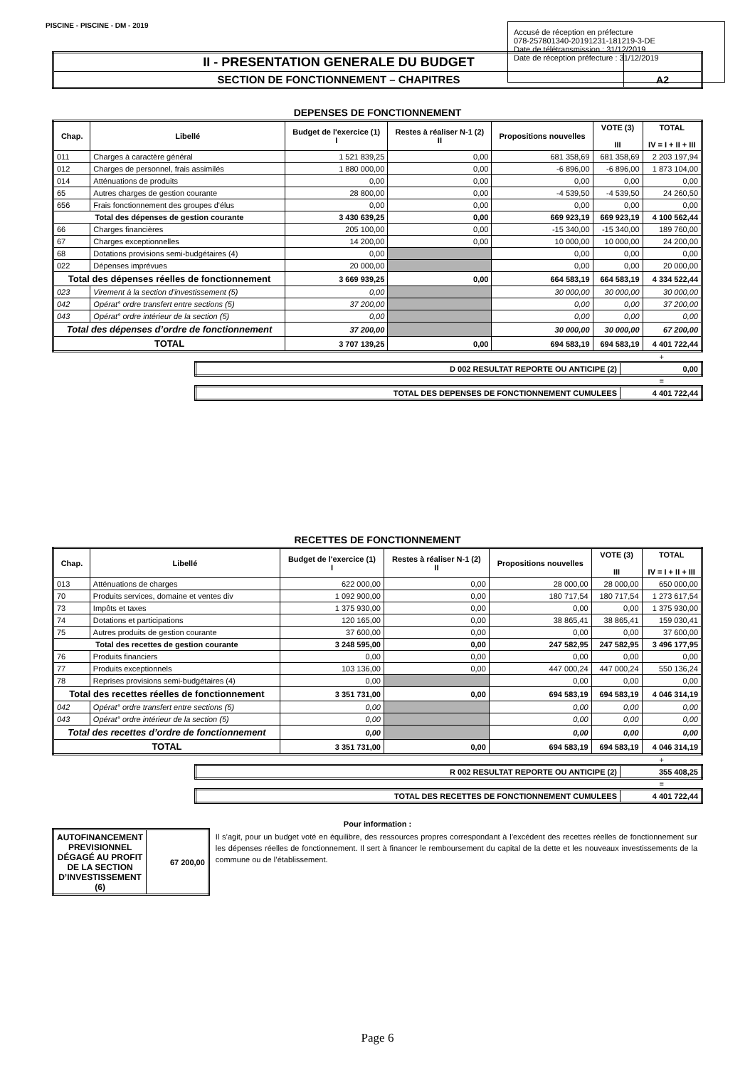PISCINE - PISCINE - DM - 2019
Accusé de réception en préfecture
078-257801340-20191231-181219-3-DE
Date de télétransmission : 31/12/2019
Date de réception préfecture : 31/12/2019
| II - PRESENTATION GENERALE DU BUDGET | |
| SECTION DE FONCTIONNEMENT – CHAPITRES | A2 |
DEPENSES DE FONCTIONNEMENT
| Chap. | Libellé | Budget de l'exercice (1) I | Restes à réaliser N-1 (2) II | Propositions nouvelles | VOTE (3) III | TOTAL IV = I + II + III |
| --- | --- | --- | --- | --- | --- | --- |
| 011 | Charges à caractère général | 1 521 839,25 | 0,00 | 681 358,69 | 681 358,69 | 2 203 197,94 |
| 012 | Charges de personnel, frais assimilés | 1 880 000,00 | 0,00 | -6 896,00 | -6 896,00 | 1 873 104,00 |
| 014 | Atténuations de produits | 0,00 | 0,00 | 0,00 | 0,00 | 0,00 |
| 65 | Autres charges de gestion courante | 28 800,00 | 0,00 | -4 539,50 | -4 539,50 | 24 260,50 |
| 656 | Frais fonctionnement des groupes d'élus | 0,00 | 0,00 | 0,00 | 0,00 | 0,00 |
| Total des dépenses de gestion courante | | 3 430 639,25 | 0,00 | 669 923,19 | 669 923,19 | 4 100 562,44 |
| 66 | Charges financières | 205 100,00 | 0,00 | -15 340,00 | -15 340,00 | 189 760,00 |
| 67 | Charges exceptionnelles | 14 200,00 | 0,00 | 10 000,00 | 10 000,00 | 24 200,00 |
| 68 | Dotations provisions semi-budgétaires (4) | 0,00 | | 0,00 | 0,00 | 0,00 |
| 022 | Dépenses imprévues | 20 000,00 | | 0,00 | 0,00 | 20 000,00 |
| Total des dépenses réelles de fonctionnement | | 3 669 939,25 | 0,00 | 664 583,19 | 664 583,19 | 4 334 522,44 |
| 023 | Virement à la section d'investissement (5) | 0,00 | | 30 000,00 | 30 000,00 | 30 000,00 |
| 042 | Opérat° ordre transfert entre sections (5) | 37 200,00 | | 0,00 | 0,00 | 37 200,00 |
| 043 | Opérat° ordre intérieur de la section (5) | 0,00 | | 0,00 | 0,00 | 0,00 |
| Total des dépenses d’ordre de fonctionnement | | 37 200,00 | | 30 000,00 | 30 000,00 | 67 200,00 |
| TOTAL | | 3 707 139,25 | 0,00 | 694 583,19 | 694 583,19 | 4 401 722,44 |
+
| D 002 RESULTAT REPORTE OU ANTICIPE (2) | 0,00 |
=
| TOTAL DES DEPENSES DE FONCTIONNEMENT CUMULEES | 4 401 722,44 |
RECETTES DE FONCTIONNEMENT
| Chap. | Libellé | Budget de l'exercice (1) I | Restes à réaliser N-1 (2) II | Propositions nouvelles | VOTE (3) III | TOTAL IV = I + II + III |
| --- | --- | --- | --- | --- | --- | --- |
| 013 | Atténuations de charges | 622 000,00 | 0,00 | 28 000,00 | 28 000,00 | 650 000,00 |
| 70 | Produits services, domaine et ventes div | 1 092 900,00 | 0,00 | 180 717,54 | 180 717,54 | 1 273 617,54 |
| 73 | Impôts et taxes | 1 375 930,00 | 0,00 | 0,00 | 0,00 | 1 375 930,00 |
| 74 | Dotations et participations | 120 165,00 | 0,00 | 38 865,41 | 38 865,41 | 159 030,41 |
| 75 | Autres produits de gestion courante | 37 600,00 | 0,00 | 0,00 | 0,00 | 37 600,00 |
| Total des recettes de gestion courante | | 3 248 595,00 | 0,00 | 247 582,95 | 247 582,95 | 3 496 177,95 |
| 76 | Produits financiers | 0,00 | 0,00 | 0,00 | 0,00 | 0,00 |
| 77 | Produits exceptionnels | 103 136,00 | 0,00 | 447 000,24 | 447 000,24 | 550 136,24 |
| 78 | Reprises provisions semi-budgétaires (4) | 0,00 | | 0,00 | 0,00 | 0,00 |
| Total des recettes réelles de fonctionnement | | 3 351 731,00 | 0,00 | 694 583,19 | 694 583,19 | 4 046 314,19 |
| 042 | Opérat° ordre transfert entre sections (5) | 0,00 | | 0,00 | 0,00 | 0,00 |
| 043 | Opérat° ordre intérieur de la section (5) | 0,00 | | 0,00 | 0,00 | 0,00 |
| Total des recettes d’ordre de fonctionnement | | 0,00 | | 0,00 | 0,00 | 0,00 |
| TOTAL | | 3 351 731,00 | 0,00 | 694 583,19 | 694 583,19 | 4 046 314,19 |
+
| R 002 RESULTAT REPORTE OU ANTICIPE (2) | 355 408,25 |
=
| TOTAL DES RECETTES DE FONCTIONNEMENT CUMULEES | 4 401 722,44 |
Pour information :
| AUTOFINANCEMENT PREVISIONNEL DÉGAGÉ AU PROFIT DE LA SECTION D’INVESTISSEMENT (6) | 67 200,00 |
Il s’agit, pour un budget voté en équilibre, des ressources propres correspondant à l’excédent des recettes réelles de fonctionnement sur les dépenses réelles de fonctionnement. Il sert à financer le remboursement du capital de la dette et les nouveaux investissements de la commune ou de l’établissement.
Page 6